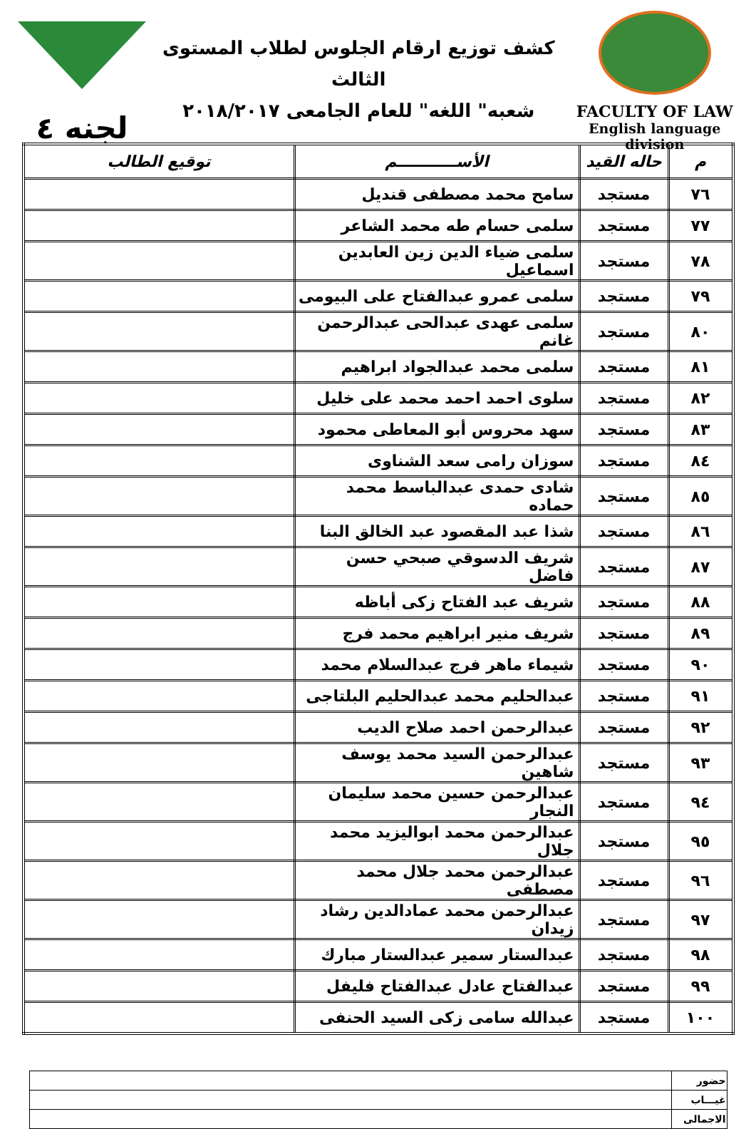لجنه ٤
كشف توزيع ارقام الجلوس لطلاب المستوى الثالث
شعبه" اللغه" للعام الجامعى ٢٠١٨/٢٠١٧
FACULTY OF LAW
English language division
| م | حاله القيد | الأســـــــــــم | توقيع الطالب |
| --- | --- | --- | --- |
| ٧٦ | مستجد | سامح محمد مصطفى قنديل | |
| ٧٧ | مستجد | سلمى حسام طه محمد الشاعر | |
| ٧٨ | مستجد | سلمى ضياء الدين زين العابدين اسماعيل | |
| ٧٩ | مستجد | سلمى عمرو عبدالفتاح على البيومى | |
| ٨٠ | مستجد | سلمى عهدى عبدالحى عبدالرحمن غانم | |
| ٨١ | مستجد | سلمى محمد عبدالجواد ابراهيم | |
| ٨٢ | مستجد | سلوى احمد احمد محمد على خليل | |
| ٨٣ | مستجد | سهد محروس أبو المعاطى محمود | |
| ٨٤ | مستجد | سوزان رامى سعد الشناوى | |
| ٨٥ | مستجد | شادى حمدى عبدالباسط محمد حماده | |
| ٨٦ | مستجد | شذا عبد المقصود عبد الخالق البنا | |
| ٨٧ | مستجد | شريف الدسوقي صبحي حسن فاضل | |
| ٨٨ | مستجد | شريف عبد الفتاح زكى أباظه | |
| ٨٩ | مستجد | شريف منير ابراهيم محمد فرج | |
| ٩٠ | مستجد | شيماء ماهر فرج عبدالسلام محمد | |
| ٩١ | مستجد | عبدالحليم محمد عبدالحليم البلتاجى | |
| ٩٢ | مستجد | عبدالرحمن احمد صلاح الديب | |
| ٩٣ | مستجد | عبدالرحمن السيد محمد يوسف شاهين | |
| ٩٤ | مستجد | عبدالرحمن حسين محمد سليمان النجار | |
| ٩٥ | مستجد | عبدالرحمن محمد ابواليزيد محمد جلال | |
| ٩٦ | مستجد | عبدالرحمن محمد جلال محمد مصطفى | |
| ٩٧ | مستجد | عبدالرحمن محمد عمادالدين رشاد زيدان | |
| ٩٨ | مستجد | عبدالستار سمير عبدالستار مبارك | |
| ٩٩ | مستجد | عبدالفتاح عادل عبدالفتاح فليفل | |
| ١٠٠ | مستجد | عبدالله سامى زكى السيد الحنفى | |
| حضور | |
| غيـــاب | |
| الاجمالى | |